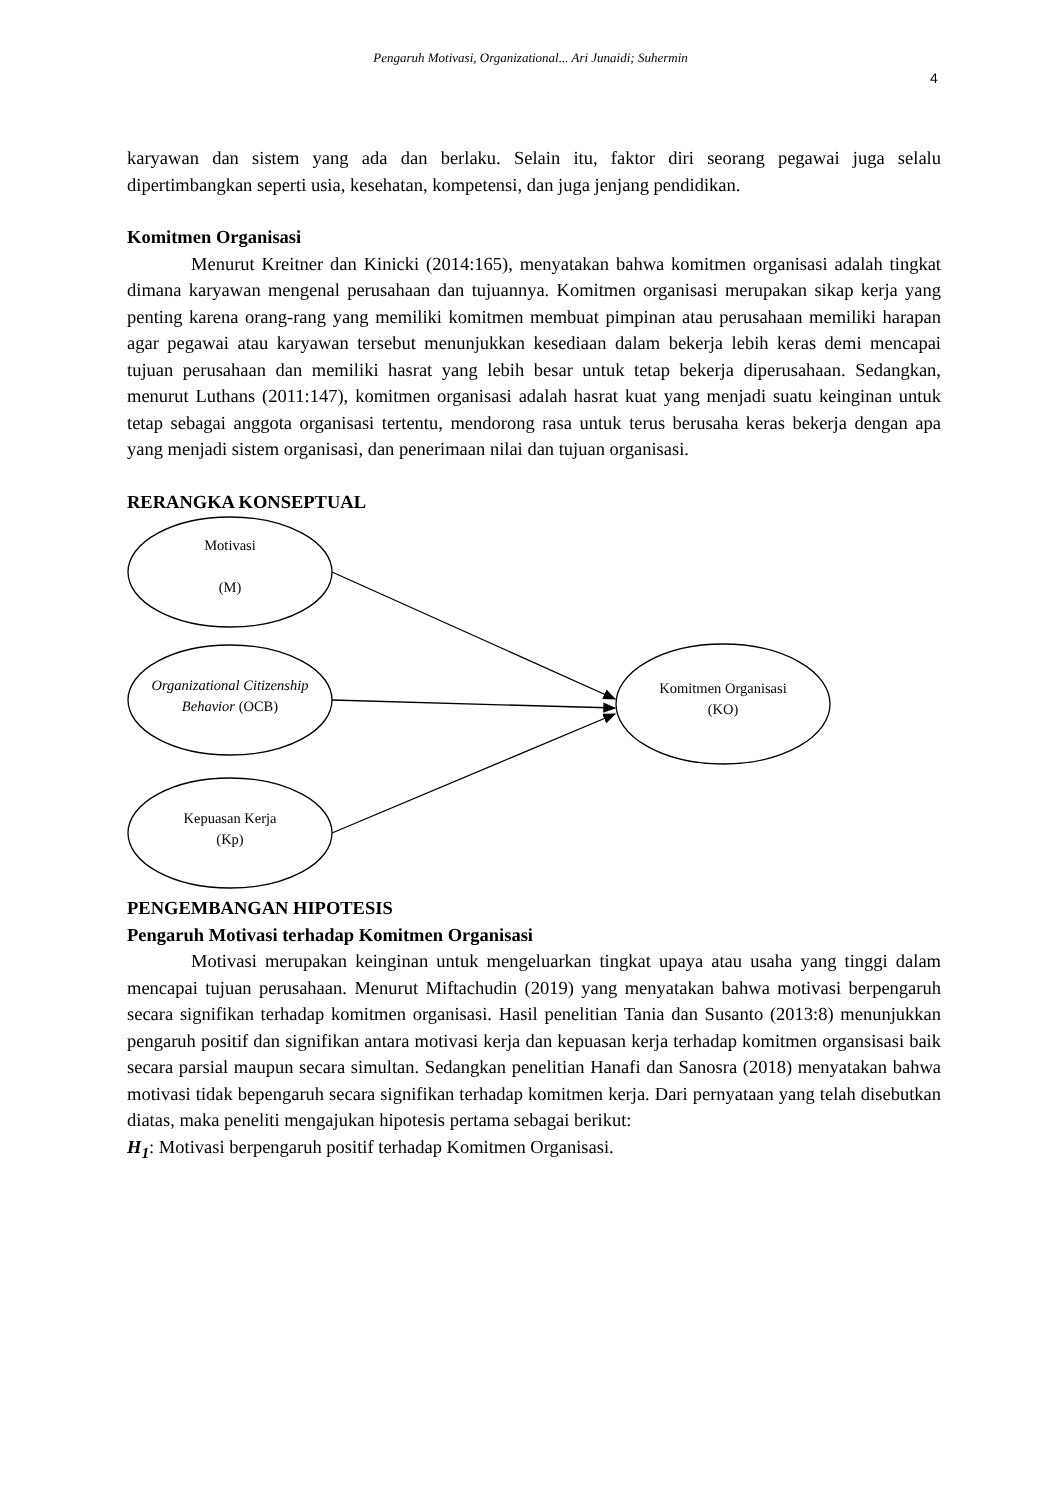Pengaruh Motivasi, Organizational... Ari Junaidi; Suhermin
4
karyawan dan sistem yang ada dan berlaku. Selain itu, faktor diri seorang pegawai juga selalu dipertimbangkan seperti usia, kesehatan, kompetensi, dan juga jenjang pendidikan.
Komitmen Organisasi
Menurut Kreitner dan Kinicki (2014:165), menyatakan bahwa komitmen organisasi adalah tingkat dimana karyawan mengenal perusahaan dan tujuannya. Komitmen organisasi merupakan sikap kerja yang penting karena orang-rang yang memiliki komitmen membuat pimpinan atau perusahaan memiliki harapan agar pegawai atau karyawan tersebut menunjukkan kesediaan dalam bekerja lebih keras demi mencapai tujuan perusahaan dan memiliki hasrat yang lebih besar untuk tetap bekerja diperusahaan. Sedangkan, menurut Luthans (2011:147), komitmen organisasi adalah hasrat kuat yang menjadi suatu keinginan untuk tetap sebagai anggota organisasi tertentu, mendorong rasa untuk terus berusaha keras bekerja dengan apa yang menjadi sistem organisasi, dan penerimaan nilai dan tujuan organisasi.
RERANGKA KONSEPTUAL
Motivasi
(M)
Organizational Citizenship Behavior (OCB)
Kepuasan Kerja
(Kp)
Komitmen Organisasi (KO)
PENGEMBANGAN HIPOTESIS
Pengaruh Motivasi terhadap Komitmen Organisasi
Motivasi merupakan keinginan untuk mengeluarkan tingkat upaya atau usaha yang tinggi dalam mencapai tujuan perusahaan. Menurut Miftachudin (2019) yang menyatakan bahwa motivasi berpengaruh secara signifikan terhadap komitmen organisasi. Hasil penelitian Tania dan Susanto (2013:8) menunjukkan pengaruh positif dan signifikan antara motivasi kerja dan kepuasan kerja terhadap komitmen organsisasi baik secara parsial maupun secara simultan. Sedangkan penelitian Hanafi dan Sanosra (2018) menyatakan bahwa motivasi tidak bepengaruh secara signifikan terhadap komitmen kerja. Dari pernyataan yang telah disebutkan diatas, maka peneliti mengajukan hipotesis pertama sebagai berikut:
H<sub>1</sub>: Motivasi berpengaruh positif terhadap Komitmen Organisasi.